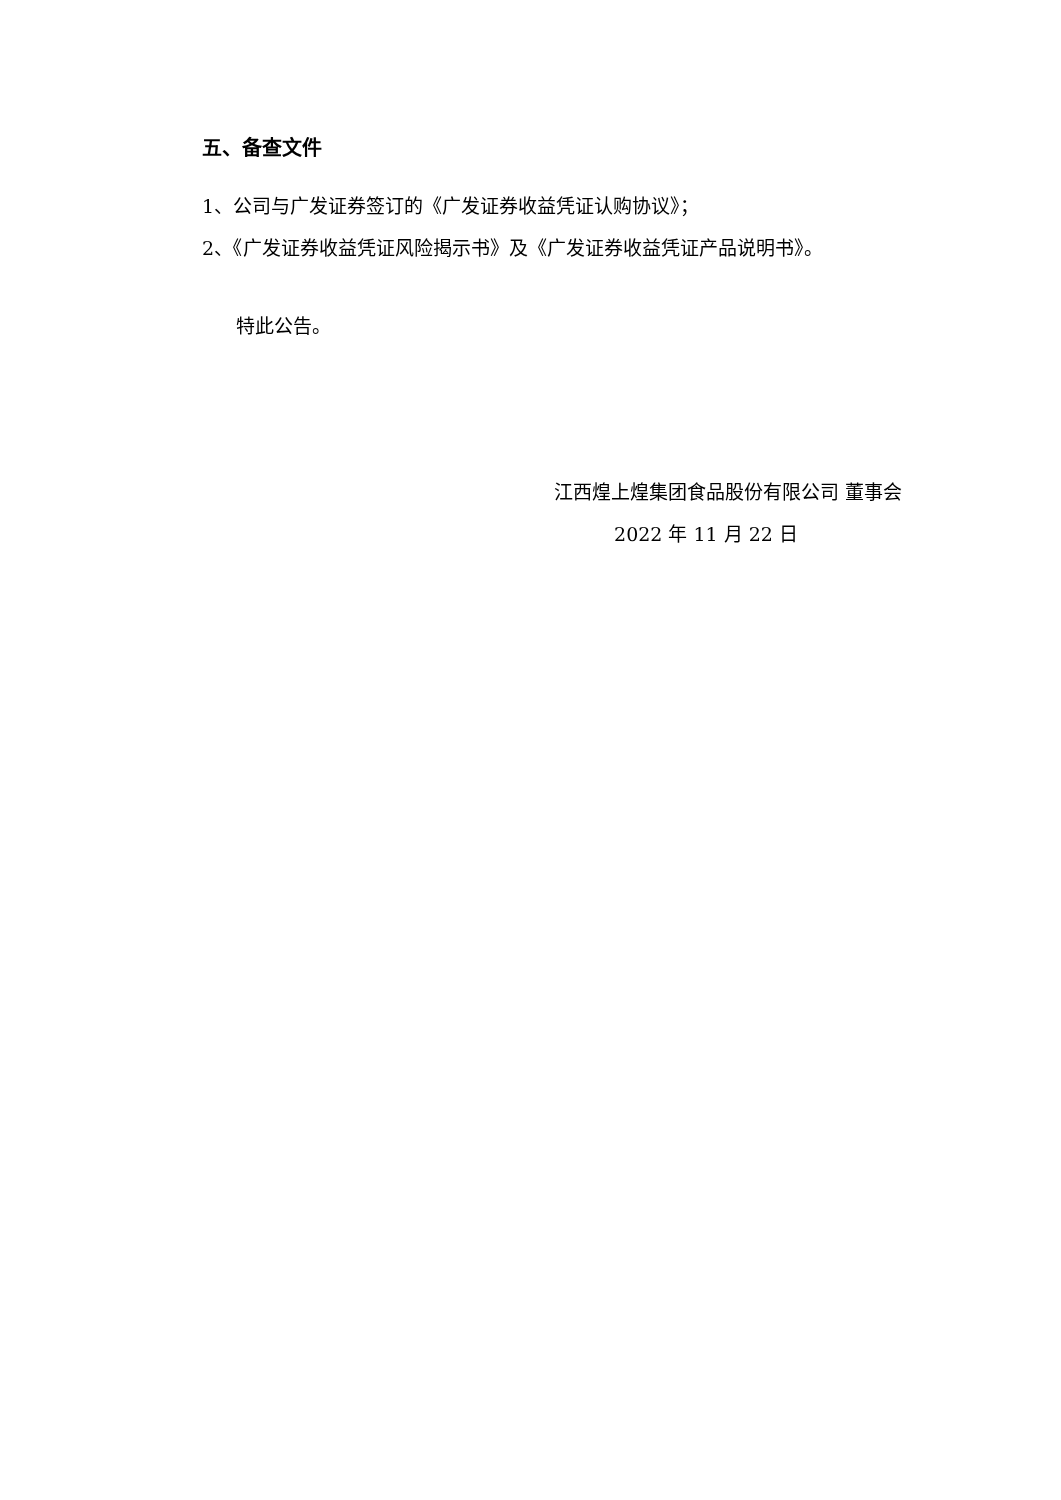五、备查文件
1、公司与广发证券签订的《广发证券收益凭证认购协议》；
2、《广发证券收益凭证风险揭示书》及《广发证券收益凭证产品说明书》。
特此公告。
江西煌上煌集团食品股份有限公司 董事会
2022 年 11 月 22 日